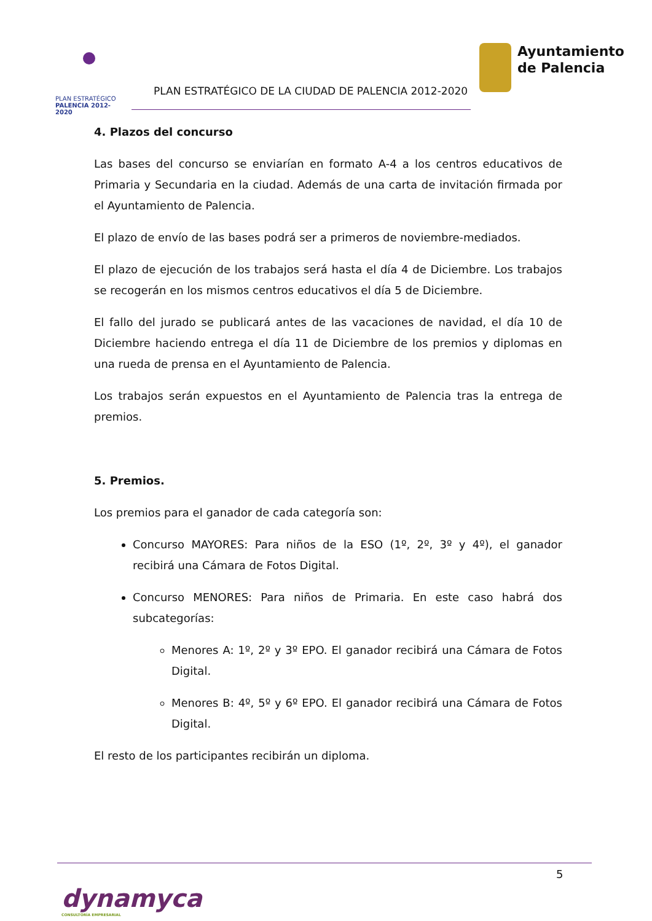PLAN ESTRATÉGICO
PALENCIA 2012-2020
PLAN ESTRATÉGICO DE LA CIUDAD DE PALENCIA 2012-2020
Ayuntamiento
de Palencia
4. Plazos del concurso
Las bases del concurso se enviarían en formato A-4 a los centros educativos de Primaria y Secundaria en la ciudad. Además de una carta de invitación firmada por el Ayuntamiento de Palencia.
El plazo de envío de las bases podrá ser a primeros de noviembre-mediados.
El plazo de ejecución de los trabajos será hasta el día 4 de Diciembre. Los trabajos se recogerán en los mismos centros educativos el día 5 de Diciembre.
El fallo del jurado se publicará antes de las vacaciones de navidad, el día 10 de Diciembre haciendo entrega el día 11 de Diciembre de los premios y diplomas en una rueda de prensa en el Ayuntamiento de Palencia.
Los trabajos serán expuestos en el Ayuntamiento de Palencia tras la entrega de premios.
5. Premios.
Los premios para el ganador de cada categoría son:
Concurso MAYORES: Para niños de la ESO (1º, 2º, 3º y 4º), el ganador recibirá una Cámara de Fotos Digital.
Concurso MENORES: Para niños de Primaria. En este caso habrá dos subcategorías:
Menores A: 1º, 2º y 3º EPO. El ganador recibirá una Cámara de Fotos Digital.
Menores B: 4º, 5º y 6º EPO. El ganador recibirá una Cámara de Fotos Digital.
El resto de los participantes recibirán un diploma.
5
dynamyca
CONSULTORÍA EMPRESARIAL